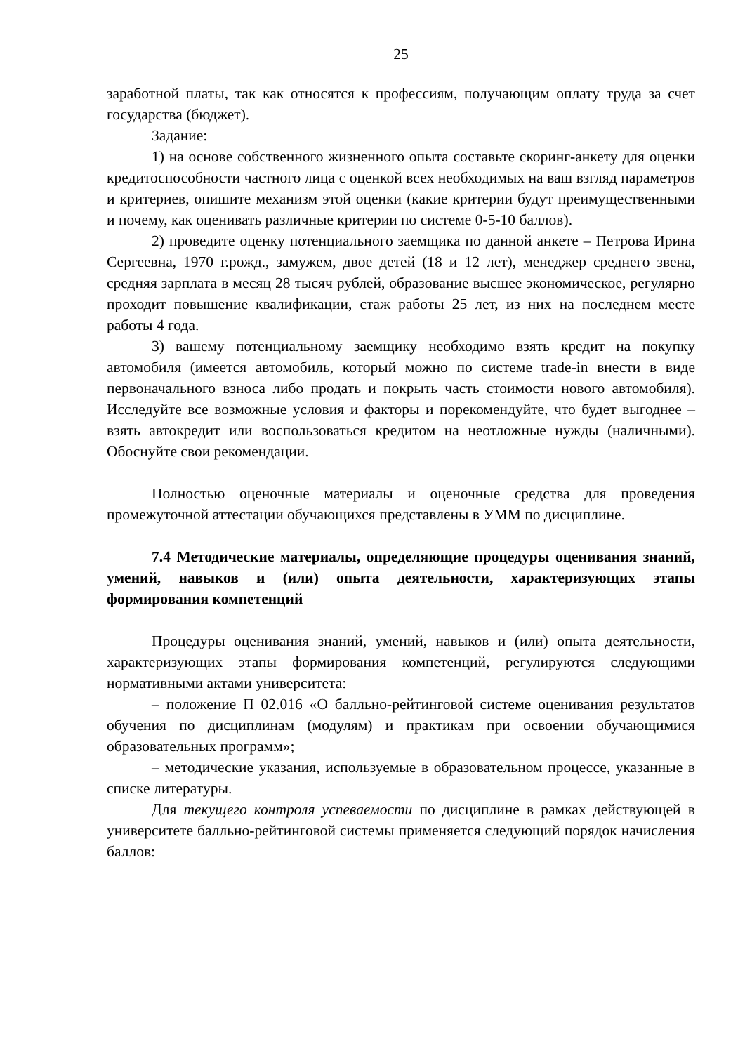25
заработной платы, так как относятся к профессиям, получающим оплату труда за счет государства (бюджет).
Задание:
1) на основе собственного жизненного опыта составьте скоринг-анкету для оценки кредитоспособности частного лица с оценкой всех необходимых на ваш взгляд параметров и критериев, опишите механизм этой оценки (какие критерии будут преимущественными и почему, как оценивать различные критерии по системе 0-5-10 баллов).
2) проведите оценку потенциального заемщика по данной анкете – Петрова Ирина Сергеевна, 1970 г.рожд., замужем, двое детей (18 и 12 лет), менеджер среднего звена, средняя зарплата в месяц 28 тысяч рублей, образование высшее экономическое, регулярно проходит повышение квалификации, стаж работы 25 лет, из них на последнем месте работы 4 года.
3) вашему потенциальному заемщику необходимо взять кредит на покупку автомобиля (имеется автомобиль, который можно по системе trade-in внести в виде первоначального взноса либо продать и покрыть часть стоимости нового автомобиля). Исследуйте все возможные условия и факторы и порекомендуйте, что будет выгоднее – взять автокредит или воспользоваться кредитом на неотложные нужды (наличными). Обоснуйте свои рекомендации.
Полностью оценочные материалы и оценочные средства для проведения промежуточной аттестации обучающихся представлены в УММ по дисциплине.
7.4 Методические материалы, определяющие процедуры оценивания знаний, умений, навыков и (или) опыта деятельности, характеризующих этапы формирования компетенций
Процедуры оценивания знаний, умений, навыков и (или) опыта деятельности, характеризующих этапы формирования компетенций, регулируются следующими нормативными актами университета:
– положение П 02.016 «О балльно-рейтинговой системе оценивания результатов обучения по дисциплинам (модулям) и практикам при освоении обучающимися образовательных программ»;
– методические указания, используемые в образовательном процессе, указанные в списке литературы.
Для текущего контроля успеваемости по дисциплине в рамках действующей в университете балльно-рейтинговой системы применяется следующий порядок начисления баллов: